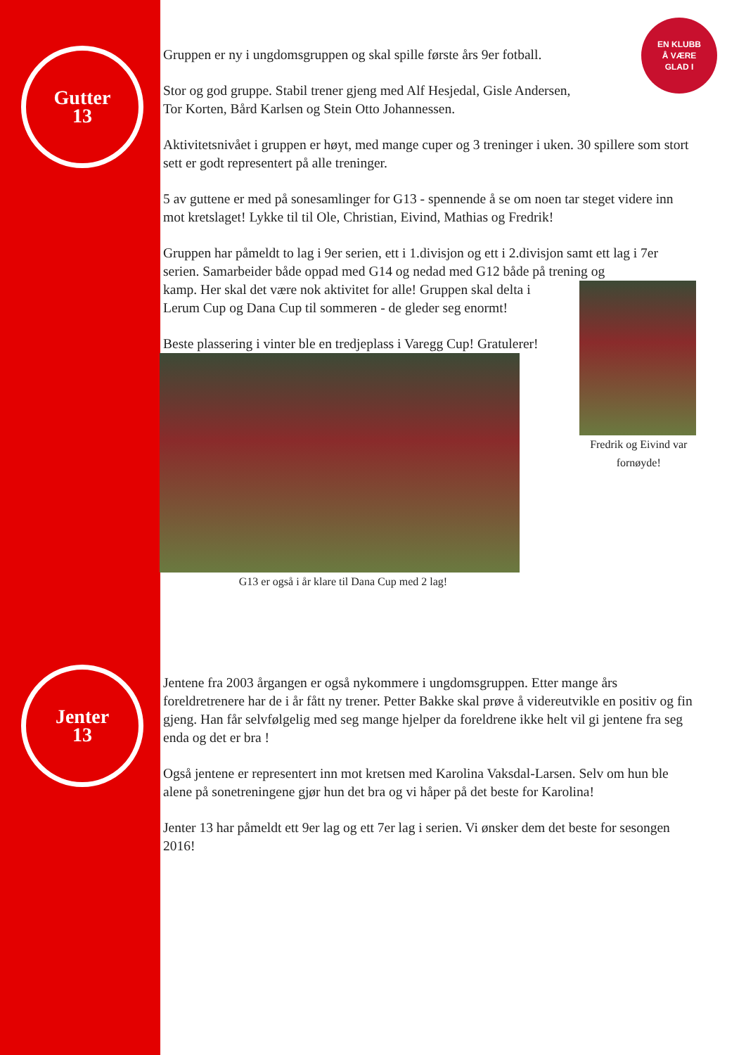Gutter
13
Jenter
13
EN KLUBB
Å VÆRE
GLAD I
Gruppen er ny i ungdomsgruppen og skal spille første års 9er fotball.
Stor og god gruppe. Stabil trener gjeng med Alf Hesjedal, Gisle Andersen,
Tor Korten, Bård Karlsen og Stein Otto Johannessen.
Aktivitetsnivået i gruppen er høyt, med mange cuper og 3 treninger i uken. 30 spillere som stort sett er godt representert på alle treninger.
5 av guttene er med på sonesamlinger for G13 - spennende å se om noen tar steget videre inn mot kretslaget! Lykke til til Ole, Christian, Eivind, Mathias og Fredrik!
Gruppen har påmeldt to lag i 9er serien, ett i 1.divisjon og ett i 2.divisjon samt ett lag i 7er serien. Samarbeider både oppad med G14 og nedad med G12 både på trening og
kamp. Her skal det være nok aktivitet for alle! Gruppen skal delta i Lerum Cup og Dana Cup til sommeren - de gleder seg enormt!
Beste plassering i vinter ble en tredjeplass i Varegg Cup! Gratulerer!
G13 er også i år klare til Dana Cup med 2 lag!
Fredrik og Eivind var fornøyde!
Jentene fra 2003 årgangen er også nykommere i ungdomsgruppen. Etter mange års foreldretrenere har de i år fått ny trener. Petter Bakke skal prøve å videreutvikle en positiv og fin gjeng. Han får selvfølgelig med seg mange hjelper da foreldrene ikke helt vil gi jentene fra seg enda og det er bra !
Også jentene er representert inn mot kretsen med Karolina Vaksdal-Larsen. Selv om hun ble alene på sonetreningene gjør hun det bra og vi håper på det beste for Karolina!
Jenter 13 har påmeldt ett 9er lag og ett 7er lag i serien. Vi ønsker dem det beste for sesongen 2016!